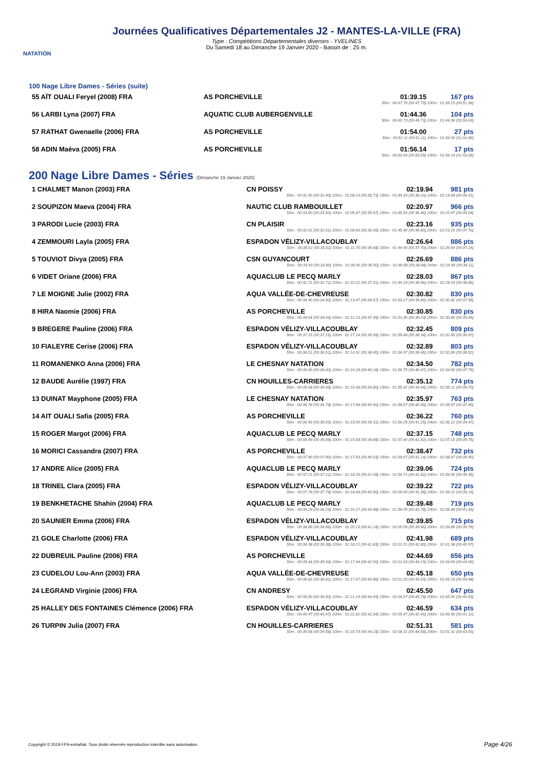NATATION
Journées Qualificatives Départementales J2 - MANTES-LA-VILLE (FRA)
Type : Compétitions Départementales diverses - YVELINES
Du Samedi 18 au Dimanche 19 Janvier 2020 - Bassin de : 25 m.
100 Nage Libre Dames - Séries (suite)
| 55 AÏT OUALI Feryel (2008) FRA | AS PORCHEVILLE | 01:39.15 | 167 pts |
| 50m : 00:47.79 (00:47.79) 100m : 01:39.15 (00:51.36) | | | |
| 56 LARBI Lyna (2007) FRA | AQUATIC CLUB AUBERGENVILLE | 01:44.36 | 104 pts |
| 50m : 00:49.73 (00:49.73) 100m : 01:44.36 (00:54.63) | | | |
| 57 RATHAT Gwenaelle (2006) FRA | AS PORCHEVILLE | 01:54.00 | 27 pts |
| 50m : 00:51.11 (00:51.11) 100m : 01:54.00 (01:02.89) | | | |
| 58 ADIN Maéva (2005) FRA | AS PORCHEVILLE | 01:56.14 | 17 pts |
| 50m : 00:53.09 (00:53.09) 100m : 01:56.14 (01:03.05) | | | |
200 Nage Libre Dames - Séries (Dimanche 19 Janvier 2020)
| 1 CHALMET Manon (2003) FRA | CN POISSY | 02:19.94 | 981 pts |
| 50m : 00:32.40 (00:32.40) 100m : 01:08.13 (00:35.73) 150m : 01:44.33 (00:36.20) 200m : 02:19.94 (00:35.61) | | | |
| 2 SOUPIZON Maeva (2004) FRA | NAUTIC CLUB RAMBOUILLET | 02:20.97 | 966 pts |
| 50m : 00:33.50 (00:33.50) 100m : 01:09.47 (00:35.97) 150m : 01:45.93 (00:36.46) 200m : 02:20.97 (00:35.04) | | | |
| 3 PARODI Lucie (2003) FRA | CN PLAISIR | 02:23.16 | 935 pts |
| 50m : 00:32.61 (00:32.61) 100m : 01:08.66 (00:36.05) 150m : 01:45.46 (00:36.80) 200m : 02:23.16 (00:37.70) | | | |
| 4 ZEMMOURI Layla (2005) FRA | ESPADON VÉLIZY-VILLACOUBLAY | 02:26.64 | 886 pts |
| 50m : 00:35.02 (00:35.02) 100m : 01:11.70 (00:36.68) 150m : 01:49.40 (00:37.70) 200m : 02:26.64 (00:37.24) | | | |
| 5 TOUVIOT Divya (2005) FRA | CSN GUYANCOURT | 02:26.69 | 886 pts |
| 50m : 00:33.40 (00:33.40) 100m : 01:09.90 (00:36.50) 150m : 01:48.58 (00:38.68) 200m : 02:26.69 (00:38.11) | | | |
| 6 VIDET Oriane (2006) FRA | AQUACLUB LE PECQ MARLY | 02:28.03 | 867 pts |
| 50m : 00:32.71 (00:32.71) 100m : 01:10.22 (00:37.51) 150m : 01:49.18 (00:38.96) 200m : 02:28.03 (00:38.85) | | | |
| 7 LE MOIGNE Julie (2002) FRA | AQUA VALLÉE-DE-CHEVREUSE | 02:30.82 | 830 pts |
| 50m : 00:34.90 (00:34.90) 100m : 01:13.47 (00:38.57) 150m : 01:53.27 (00:39.80) 200m : 02:30.82 (00:37.55) | | | |
| 8 HIRA Naomie (2006) FRA | AS PORCHEVILLE | 02:30.85 | 830 pts |
| 50m : 00:34.64 (00:34.64) 100m : 01:12.13 (00:37.49) 150m : 01:51.36 (00:39.23) 200m : 02:30.85 (00:39.49) | | | |
| 9 BREGERE Pauline (2006) FRA | ESPADON VÉLIZY-VILLACOUBLAY | 02:32.45 | 809 pts |
| 50m : 00:37.15 (00:37.15) 100m : 01:17.14 (00:39.99) 150m : 01:55.48 (00:38.34) 200m : 02:32.45 (00:36.97) | | | |
| 10 FIALEYRE Cerise (2006) FRA | ESPADON VÉLIZY-VILLACOUBLAY | 02:32.89 | 803 pts |
| 50m : 00:36.51 (00:36.51) 100m : 01:14.91 (00:38.40) 150m : 01:54.37 (00:39.46) 200m : 02:32.89 (00:38.52) | | | |
| 11 ROMANENKO Anna (2006) FRA | LE CHESNAY NATATION | 02:34.50 | 782 pts |
| 50m : 00:36.00 (00:36.00) 100m : 01:16.28 (00:40.28) 150m : 01:56.75 (00:40.47) 200m : 02:34.50 (00:37.75) | | | |
| 12 BAUDE Aurélie (1997) FRA | CN HOUILLES-CARRIERES | 02:35.12 | 774 pts |
| 50m : 00:35.68 (00:35.68) 100m : 01:15.48 (00:39.80) 150m : 01:55.42 (00:39.94) 200m : 02:35.12 (00:39.70) | | | |
| 13 DUINAT Mayphone (2005) FRA | LE CHESNAY NATATION | 02:35.97 | 763 pts |
| 50m : 00:36.78 (00:36.78) 100m : 01:17.68 (00:40.90) 150m : 01:58.07 (00:40.39) 200m : 02:35.97 (00:37.90) | | | |
| 14 AIT OUALI Safia (2005) FRA | AS PORCHEVILLE | 02:36.22 | 760 pts |
| 50m : 00:35.69 (00:35.69) 100m : 01:15.00 (00:39.31) 150m : 01:56.25 (00:41.25) 200m : 02:36.22 (00:39.97) | | | |
| 15 ROGER Margot (2006) FRA | AQUACLUB LE PECQ MARLY | 02:37.15 | 748 pts |
| 50m : 00:35.69 (00:35.69) 100m : 01:15.58 (00:39.89) 150m : 01:57.40 (00:41.82) 200m : 02:37.15 (00:39.75) | | | |
| 16 MORICI Cassandra (2007) FRA | AS PORCHEVILLE | 02:38.47 | 732 pts |
| 50m : 00:37.90 (00:37.90) 100m : 01:17.93 (00:40.03) 150m : 01:59.07 (00:41.14) 200m : 02:38.47 (00:39.40) | | | |
| 17 ANDRE Alice (2005) FRA | AQUACLUB LE PECQ MARLY | 02:39.06 | 724 pts |
| 50m : 00:37.21 (00:37.21) 100m : 01:18.29 (00:41.08) 150m : 01:59.71 (00:41.42) 200m : 02:39.06 (00:39.35) | | | |
| 18 TRINEL Clara (2005) FRA | ESPADON VÉLIZY-VILLACOUBLAY | 02:39.22 | 722 pts |
| 50m : 00:37.78 (00:37.78) 100m : 01:18.68 (00:40.90) 150m : 02:00.06 (00:41.38) 200m : 02:39.22 (00:39.16) | | | |
| 19 BENKHETACHE Shahin (2004) FRA | AQUACLUB LE PECQ MARLY | 02:39.48 | 719 pts |
| 50m : 00:36.29 (00:36.29) 100m : 01:16.27 (00:39.98) 150m : 01:58.05 (00:41.78) 200m : 02:39.48 (00:41.43) | | | |
| 20 SAUNIER Emma (2006) FRA | ESPADON VÉLIZY-VILLACOUBLAY | 02:39.85 | 715 pts |
| 50m : 00:38.89 (00:38.89) 100m : 01:20.13 (00:41.24) 150m : 02:00.09 (00:39.96) 200m : 02:39.85 (00:39.76) | | | |
| 21 GOLE Charlotte (2006) FRA | ESPADON VÉLIZY-VILLACOUBLAY | 02:41.98 | 689 pts |
| 50m : 00:36.38 (00:36.38) 100m : 01:18.21 (00:41.83) 150m : 02:01.01 (00:42.80) 200m : 02:41.98 (00:40.97) | | | |
| 22 DUBREUIL Pauline (2006) FRA | AS PORCHEVILLE | 02:44.69 | 656 pts |
| 50m : 00:35.44 (00:35.44) 100m : 01:17.44 (00:42.00) 150m : 02:01.63 (00:44.19) 200m : 02:44.69 (00:43.06) | | | |
| 23 CUDELOU Lou-Ann (2003) FRA | AQUA VALLÉE-DE-CHEVREUSE | 02:45.18 | 650 pts |
| 50m : 00:36.81 (00:36.81) 100m : 01:17.67 (00:40.86) 150m : 02:01.20 (00:43.53) 200m : 02:45.18 (00:43.98) | | | |
| 24 LEGRAND Virginie (2006) FRA | CN ANDRESY | 02:45.50 | 647 pts |
| 50m : 00:36.50 (00:36.50) 100m : 01:21.19 (00:44.69) 150m : 02:04.97 (00:43.78) 200m : 02:45.50 (00:40.53) | | | |
| 25 HALLEY DES FONTAINES Clémence (2006) FRA | ESPADON VÉLIZY-VILLACOUBLAY | 02:46.59 | 634 pts |
| 50m : 00:40.47 (00:40.47) 100m : 01:22.81 (00:42.34) 150m : 02:05.47 (00:42.66) 200m : 02:46.59 (00:41.12) | | | |
| 26 TURPIN Julia (2007) FRA | CN HOUILLES-CARRIERES | 02:51.31 | 581 pts |
| 50m : 00:39.58 (00:39.58) 100m : 01:23.73 (00:44.15) 150m : 02:08.31 (00:44.58) 200m : 02:51.31 (00:43.00) | | | |
Copyright © 2019 FFN-extraNat. Tous droits réservés reproduction interdite sans autorisation.
Page 4/26